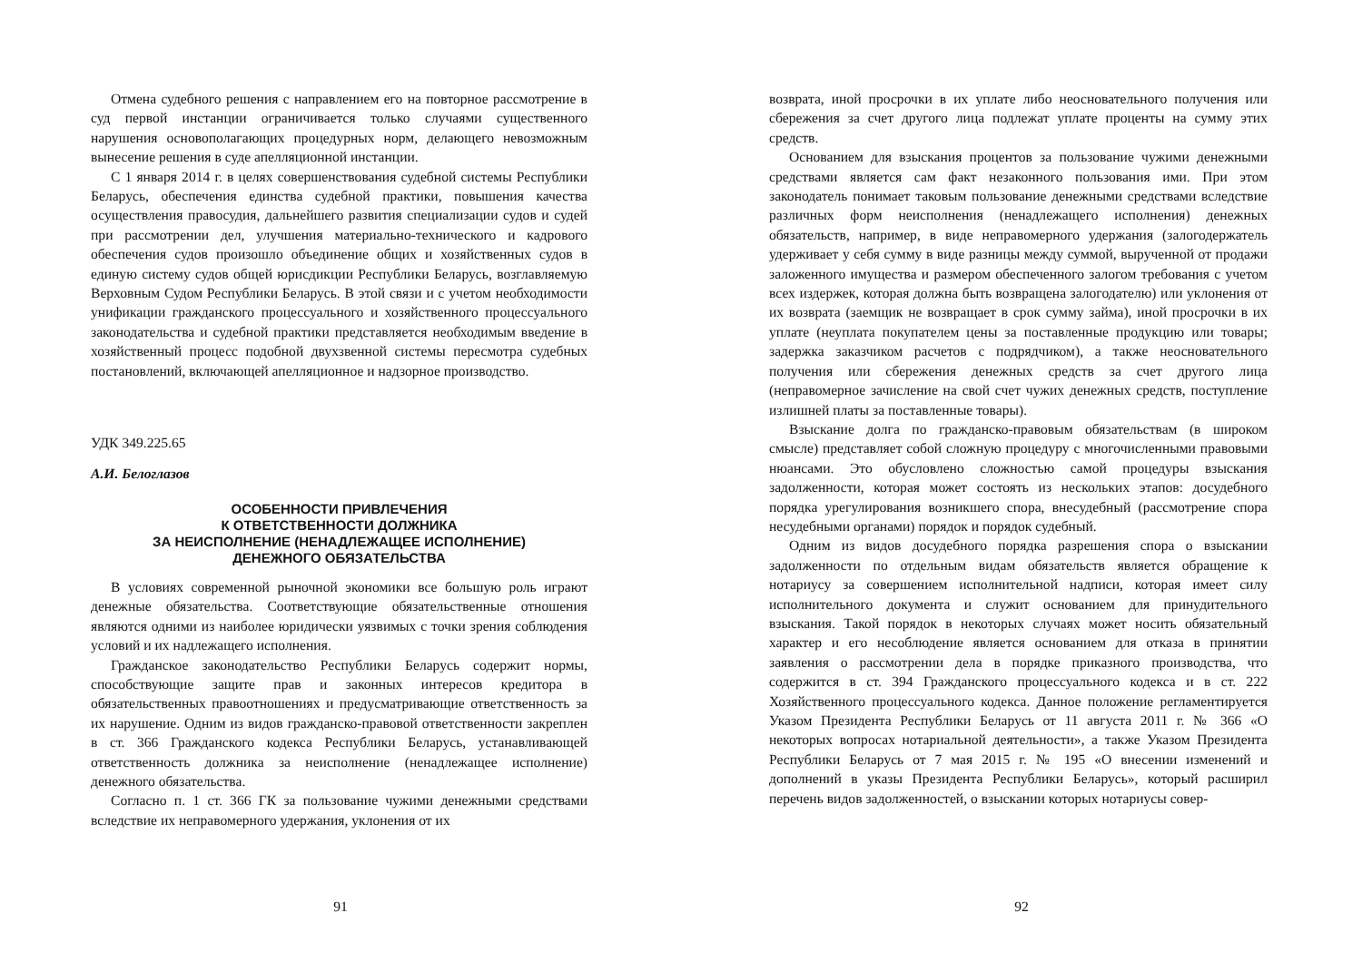Отмена судебного решения с направлением его на повторное рассмотрение в суд первой инстанции ограничивается только случаями существенного нарушения основополагающих процедурных норм, делающего невозможным вынесение решения в суде апелляционной инстанции.
С 1 января 2014 г. в целях совершенствования судебной системы Республики Беларусь, обеспечения единства судебной практики, повышения качества осуществления правосудия, дальнейшего развития специализации судов и судей при рассмотрении дел, улучшения материально-технического и кадрового обеспечения судов произошло объединение общих и хозяйственных судов в единую систему судов общей юрисдикции Республики Беларусь, возглавляемую Верховным Судом Республики Беларусь. В этой связи и с учетом необходимости унификации гражданского процессуального и хозяйственного процессуального законодательства и судебной практики представляется необходимым введение в хозяйственный процесс подобной двухзвенной системы пересмотра судебных постановлений, включающей апелляционное и надзорное производство.
УДК 349.225.65
А.И. Белоглазов
ОСОБЕННОСТИ ПРИВЛЕЧЕНИЯ
К ОТВЕТСТВЕННОСТИ ДОЛЖНИКА
ЗА НЕИСПОЛНЕНИЕ (НЕНАДЛЕЖАЩЕЕ ИСПОЛНЕНИЕ)
ДЕНЕЖНОГО ОБЯЗАТЕЛЬСТВА
В условиях современной рыночной экономики все большую роль играют денежные обязательства. Соответствующие обязательственные отношения являются одними из наиболее юридически уязвимых с точки зрения соблюдения условий и их надлежащего исполнения.
Гражданское законодательство Республики Беларусь содержит нормы, способствующие защите прав и законных интересов кредитора в обязательственных правоотношениях и предусматривающие ответственность за их нарушение. Одним из видов гражданско-правовой ответственности закреплен в ст. 366 Гражданского кодекса Республики Беларусь, устанавливающей ответственность должника за неисполнение (ненадлежащее исполнение) денежного обязательства.
Согласно п. 1 ст. 366 ГК за пользование чужими денежными средствами вследствие их неправомерного удержания, уклонения от их
91
возврата, иной просрочки в их уплате либо неосновательного получения или сбережения за счет другого лица подлежат уплате проценты на сумму этих средств.
Основанием для взыскания процентов за пользование чужими денежными средствами является сам факт незаконного пользования ими. При этом законодатель понимает таковым пользование денежными средствами вследствие различных форм неисполнения (ненадлежащего исполнения) денежных обязательств, например, в виде неправомерного удержания (залогодержатель удерживает у себя сумму в виде разницы между суммой, вырученной от продажи заложенного имущества и размером обеспеченного залогом требования с учетом всех издержек, которая должна быть возвращена залогодателю) или уклонения от их возврата (заемщик не возвращает в срок сумму займа), иной просрочки в их уплате (неуплата покупателем цены за поставленные продукцию или товары; задержка заказчиком расчетов с подрядчиком), а также неосновательного получения или сбережения денежных средств за счет другого лица (неправомерное зачисление на свой счет чужих денежных средств, поступление излишней платы за поставленные товары).
Взыскание долга по гражданско-правовым обязательствам (в широком смысле) представляет собой сложную процедуру с многочисленными правовыми нюансами. Это обусловлено сложностью самой процедуры взыскания задолженности, которая может состоять из нескольких этапов: досудебного порядка урегулирования возникшего спора, внесудебный (рассмотрение спора несудебными органами) порядок и порядок судебный.
Одним из видов досудебного порядка разрешения спора о взыскании задолженности по отдельным видам обязательств является обращение к нотариусу за совершением исполнительной надписи, которая имеет силу исполнительного документа и служит основанием для принудительного взыскания. Такой порядок в некоторых случаях может носить обязательный характер и его несоблюдение является основанием для отказа в принятии заявления о рассмотрении дела в порядке приказного производства, что содержится в ст. 394 Гражданского процессуального кодекса и в ст. 222 Хозяйственного процессуального кодекса. Данное положение регламентируется Указом Президента Республики Беларусь от 11 августа 2011 г. № 366 «О некоторых вопросах нотариальной деятельности», а также Указом Президента Республики Беларусь от 7 мая 2015 г. № 195 «О внесении изменений и дополнений в указы Президента Республики Беларусь», который расширил перечень видов задолженностей, о взыскании которых нотариусы совер-
92